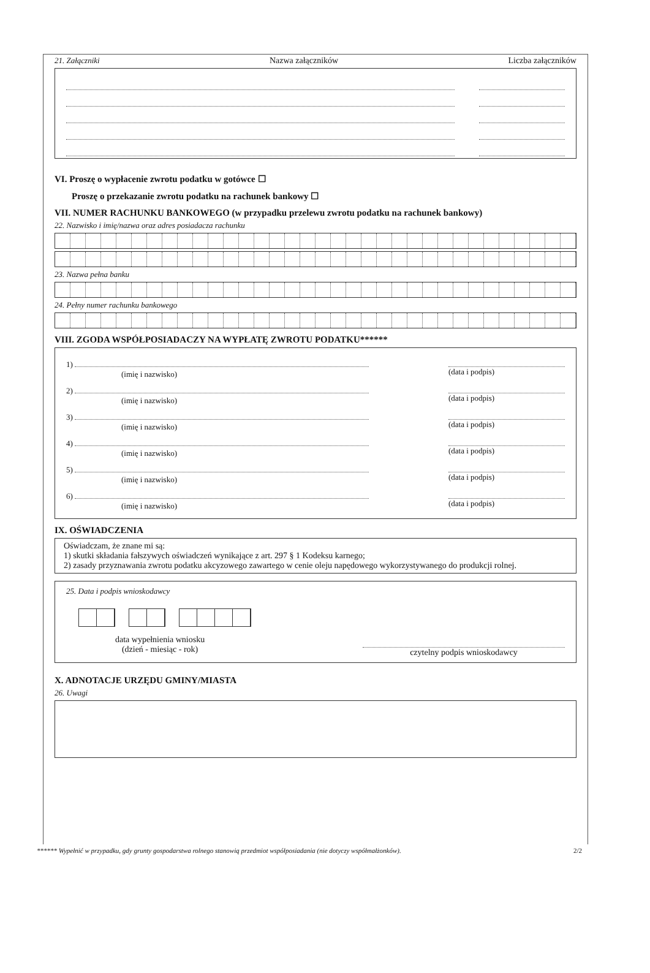21. Załączniki Nazwa załączników Liczba załączników
VI. Proszę o wypłacenie zwrotu podatku w gotówce ☐
Proszę o przekazanie zwrotu podatku na rachunek bankowy ☐
VII. NUMER RACHUNKU BANKOWEGO (w przypadku przelewu zwrotu podatku na rachunek bankowy)
22. Nazwisko i imię/nazwa oraz adres posiadacza rachunku
23. Nazwa pełna banku
24. Pełny numer rachunku bankowego
VIII. ZGODA WSPÓŁPOSIADACZY NA WYPŁATĘ ZWROTU PODATKU******
1)
(imię i nazwisko)
(data i podpis)
2)
(imię i nazwisko)
(data i podpis)
3)
(imię i nazwisko)
(data i podpis)
4)
(imię i nazwisko)
(data i podpis)
5)
(imię i nazwisko)
(data i podpis)
6)
(imię i nazwisko)
(data i podpis)
IX. OŚWIADCZENIA
Oświadczam, że znane mi są:
1) skutki składania fałszywych oświadczeń wynikające z art. 297 § 1 Kodeksu karnego;
2) zasady przyznawania zwrotu podatku akcyzowego zawartego w cenie oleju napędowego wykorzystywanego do produkcji rolnej.
25. Data i podpis wnioskodawcy
data wypełnienia wniosku
(dzień - miesiąc - rok)
czytelny podpis wnioskodawcy
X. ADNOTACJE URZĘDU GMINY/MIASTA
26. Uwagi
****** Wypełnić w przypadku, gdy grunty gospodarstwa rolnego stanowią przedmiot współposiadania (nie dotyczy współmałżonków). 2/2